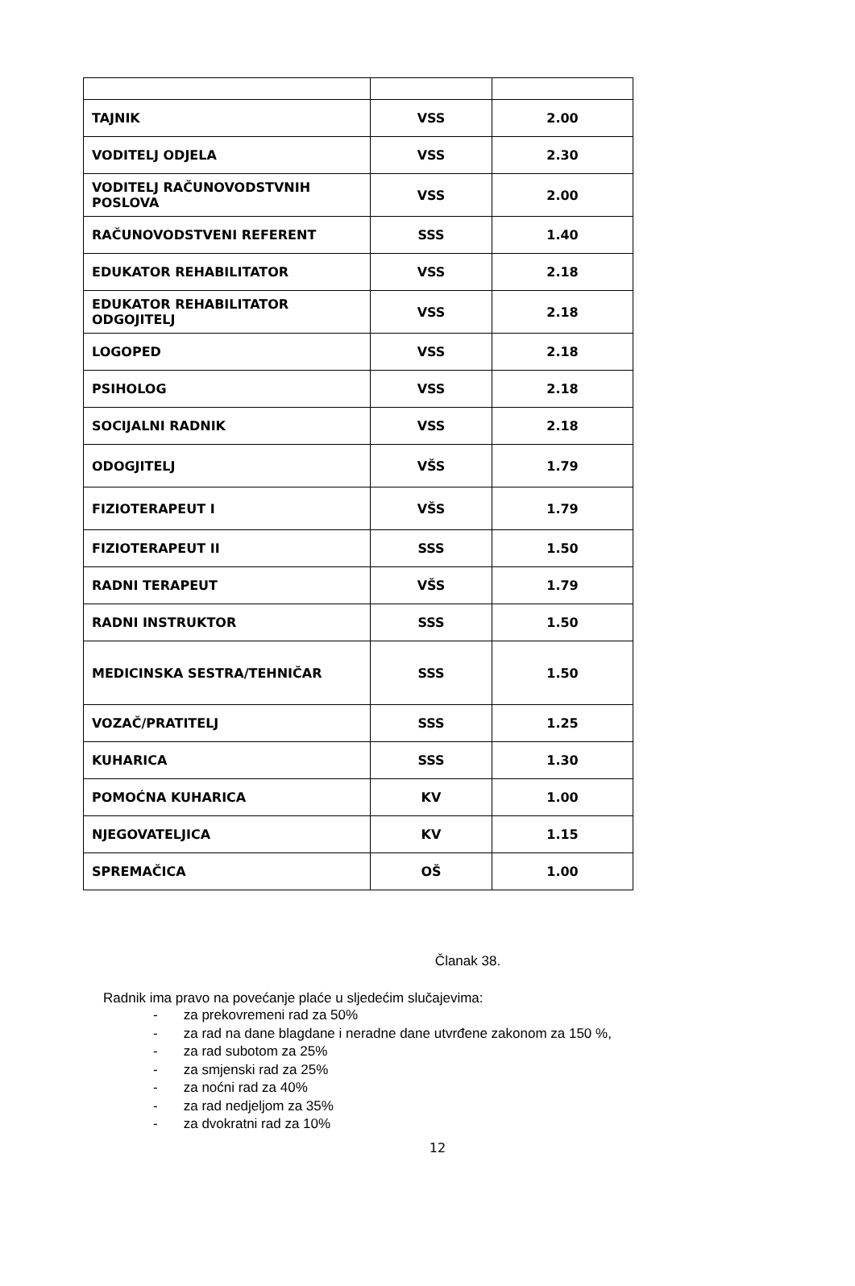| TAJNIK | VSS | 2.00 |
| VODITELJ ODJELA | VSS | 2.30 |
| VODITELJ RAČUNOVODSTVNIH POSLOVA | VSS | 2.00 |
| RAČUNOVODSTVENI REFERENT | SSS | 1.40 |
| EDUKATOR REHABILITATOR | VSS | 2.18 |
| EDUKATOR REHABILITATOR ODGOJITELJ | VSS | 2.18 |
| LOGOPED | VSS | 2.18 |
| PSIHOLOG | VSS | 2.18 |
| SOCIJALNI RADNIK | VSS | 2.18 |
| ODOGJITELJ | VŠS | 1.79 |
| FIZIOTERAPEUT I | VŠS | 1.79 |
| FIZIOTERAPEUT II | SSS | 1.50 |
| RADNI TERAPEUT | VŠS | 1.79 |
| RADNI INSTRUKTOR | SSS | 1.50 |
| MEDICINSKA SESTRA/TEHNIČAR | SSS | 1.50 |
| VOZAČ/PRATITELJ | SSS | 1.25 |
| KUHARICA | SSS | 1.30 |
| POMOĆNA KUHARICA | KV | 1.00 |
| NJEGOVATELJICA | KV | 1.15 |
| SPREMAČICA | OŠ | 1.00 |
Članak 38.
Radnik ima pravo na povećanje plaće u sljedećim slučajevima:
- za prekovremeni rad za 50%
- za rad na dane blagdane i neradne dane utvrđene zakonom za 150 %,
- za rad subotom za 25%
- za smjenski rad za 25%
- za noćni rad za 40%
- za rad nedjeljom za 35%
- za dvokratni rad za 10%
12